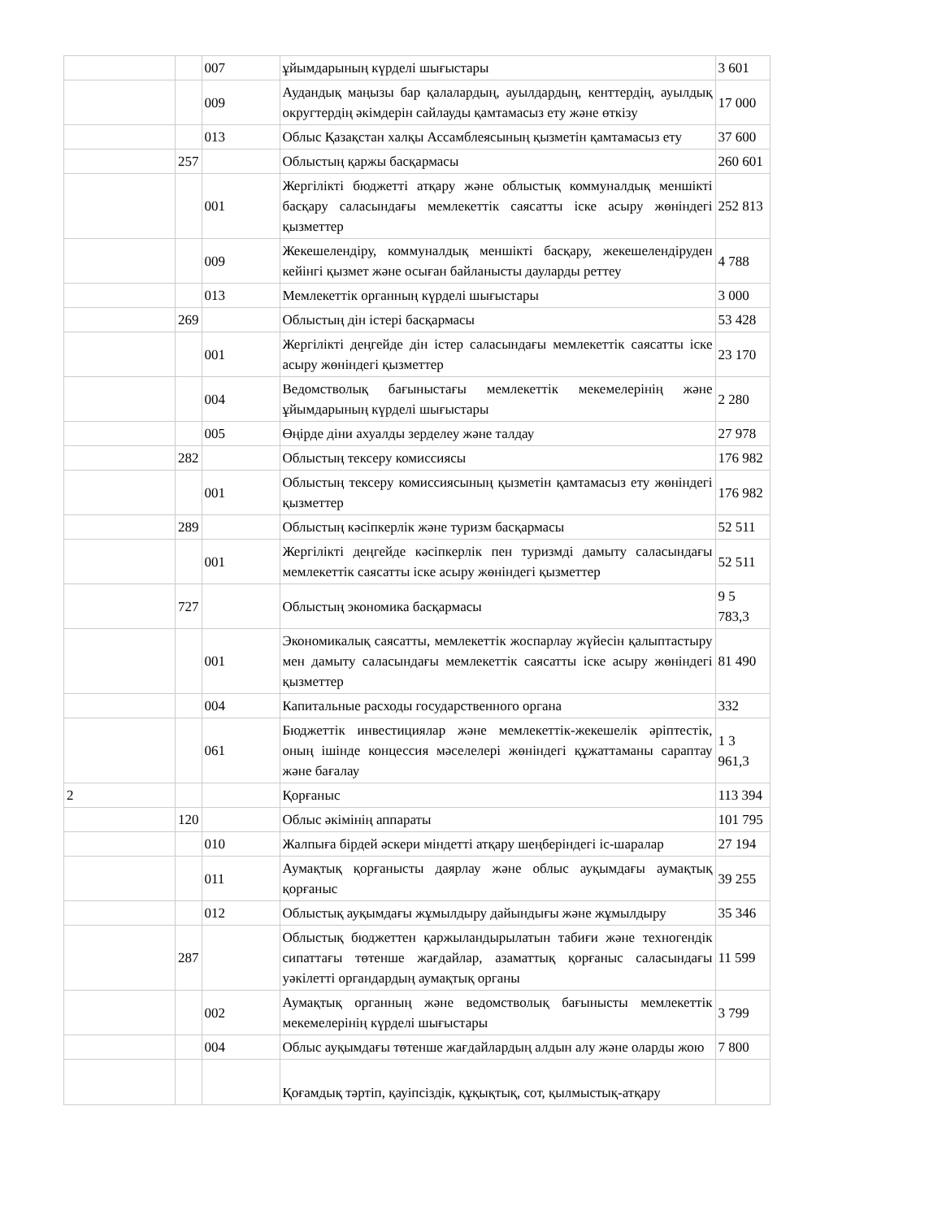| | | 007 | ұйымдарының күрделі шығыстары | 3 601 |
| | | 009 | Аудандық маңызы бар қалалардың, ауылдардың, кенттердің, ауылдық округтердің әкімдерін сайлауды қамтамасыз ету және өткізу | 17 000 |
| | | 013 | Облыс Қазақстан халқы Ассамблеясының қызметін қамтамасыз ету | 37 600 |
| | 257 | | Облыстың қаржы басқармасы | 260 601 |
| | | 001 | Жергілікті бюджетті атқару және облыстық коммуналдық меншікті басқару саласындағы мемлекеттік саясатты іске асыру жөніндегі қызметтер | 252 813 |
| | | 009 | Жекешелендіру, коммуналдық меншікті басқару, жекешелендіруден кейінгі қызмет және осыған байланысты дауларды реттеу | 4 788 |
| | | 013 | Мемлекеттік органның күрделі шығыстары | 3 000 |
| | 269 | | Облыстың дін істері басқармасы | 53 428 |
| | | 001 | Жергілікті деңгейде дін істер саласындағы мемлекеттік саясатты іске асыру жөніндегі қызметтер | 23 170 |
| | | 004 | Ведомстволық бағыныстағы мемлекеттік мекемелерінің және ұйымдарының күрделі шығыстары | 2 280 |
| | | 005 | Өңірде діни ахуалды зерделеу және талдау | 27 978 |
| | 282 | | Облыстың тексеру комиссиясы | 176 982 |
| | | 001 | Облыстың тексеру комиссиясының қызметін қамтамасыз ету жөніндегі қызметтер | 176 982 |
| | 289 | | Облыстың кәсіпкерлік және туризм басқармасы | 52 511 |
| | | 001 | Жергілікті деңгейде кәсіпкерлік пен туризмді дамыту саласындағы мемлекеттік саясатты іске асыру жөніндегі қызметтер | 52 511 |
| | 727 | | Облыстың экономика басқармасы | 9 5 783,3 |
| | | 001 | Экономикалық саясатты, мемлекеттік жоспарлау жүйесін қалыптастыру мен дамыту саласындағы мемлекеттік саясатты іске асыру жөніндегі қызметтер | 81 490 |
| | | 004 | Капитальные расходы государственного органа | 332 |
| | | 061 | Бюджеттік инвестициялар және мемлекеттік-жекешелік әріптестік, оның ішінде концессия мәселелері жөніндегі құжаттаманы сараптау және бағалау | 1 3 961,3 |
| 2 | | | Қорғаныс | 113 394 |
| | 120 | | Облыс әкімінің аппараты | 101 795 |
| | | 010 | Жалпыға бірдей әскери міндетті атқару шеңберіндегі іс-шаралар | 27 194 |
| | | 011 | Аумақтық қорғанысты даярлау және облыс ауқымдағы аумақтық қорғаныс | 39 255 |
| | | 012 | Облыстық ауқымдағы жұмылдыру дайындығы және жұмылдыру | 35 346 |
| | 287 | | Облыстық бюджеттен қаржыландырылатын табиғи және техногендік сипаттағы төтенше жағдайлар, азаматтық қорғаныс саласындағы уәкілетті органдардың аумақтық органы | 11 599 |
| | | 002 | Аумақтық органның және ведомстволық бағынысты мемлекеттік мекемелерінің күрделі шығыстары | 3 799 |
| | | 004 | Облыс ауқымдағы төтенше жағдайлардың алдын алу және оларды жою | 7 800 |
| | | | Қоғамдық тәртіп, қауіпсіздік, құқықтық, сот, қылмыстық-атқару | |